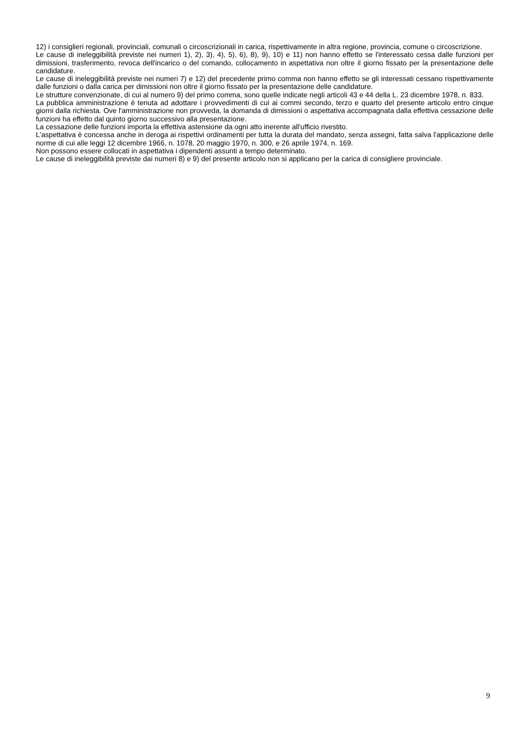12) i consiglieri regionali, provinciali, comunali o circoscrizionali in carica, rispettivamente in altra regione, provincia, comune o circoscrizione.
Le cause di ineleggibilità previste nei numeri 1), 2), 3), 4), 5), 6), 8), 9), 10) e 11) non hanno effetto se l'interessato cessa dalle funzioni per dimissioni, trasferimento, revoca dell'incarico o del comando, collocamento in aspettativa non oltre il giorno fissato per la presentazione delle candidature.
Le cause di ineleggibilità previste nei numeri 7) e 12) del precedente primo comma non hanno effetto se gli interessati cessano rispettivamente dalle funzioni o dalla carica per dimissioni non oltre il giorno fissato per la presentazione delle candidature.
Le strutture convenzionate, di cui al numero 9) del primo comma, sono quelle indicate negli articoli 43 e 44 della L. 23 dicembre 1978, n. 833.
La pubblica amministrazione è tenuta ad adottare i provvedimenti di cui ai commi secondo, terzo e quarto del presente articolo entro cinque giorni dalla richiesta. Ove l'amministrazione non provveda, la domanda di dimissioni o aspettativa accompagnata dalla effettiva cessazione delle funzioni ha effetto dal quinto giorno successivo alla presentazione.
La cessazione delle funzioni importa la effettiva astensione da ogni atto inerente all'ufficio rivestito.
L'aspettativa è concessa anche in deroga ai rispettivi ordinamenti per tutta la durata del mandato, senza assegni, fatta salva l'applicazione delle norme di cui alle leggi 12 dicembre 1966, n. 1078, 20 maggio 1970, n. 300, e 26 aprile 1974, n. 169.
Non possono essere collocati in aspettativa i dipendenti assunti a tempo determinato.
Le cause di ineleggibilità previste dai numeri 8) e 9) del presente articolo non si applicano per la carica di consigliere provinciale.
9